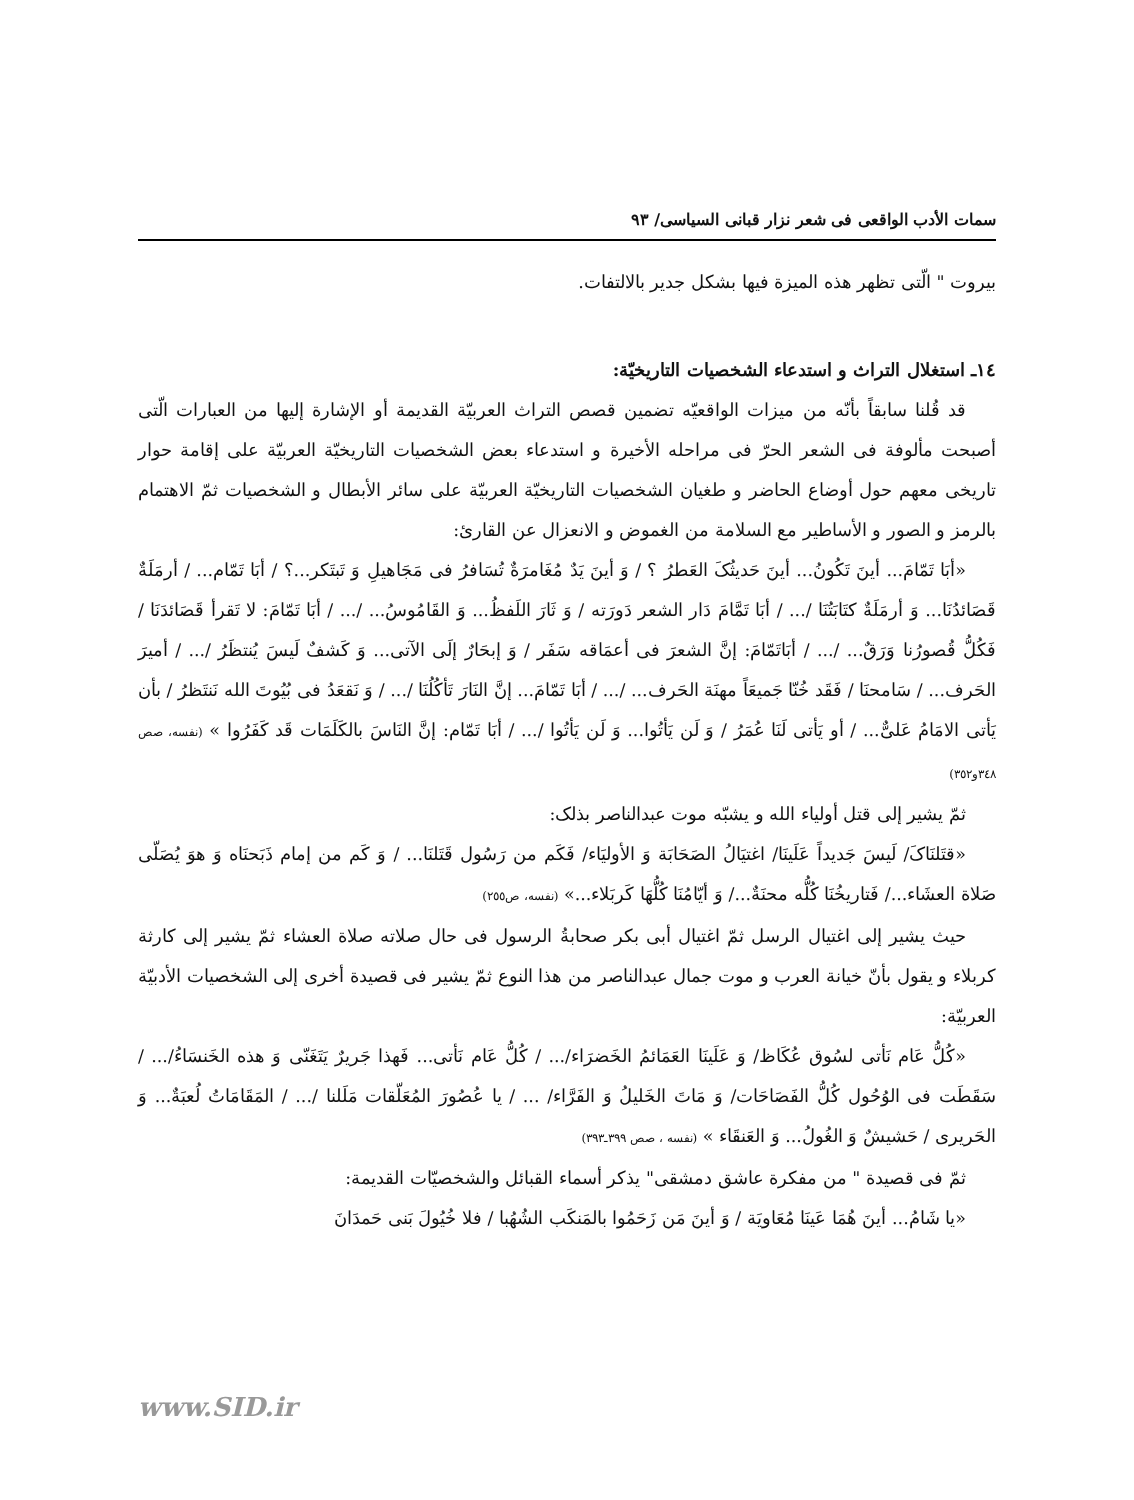سمات الأدب الواقعی فی شعر نزار قبانی السیاسی/ ٩٣
بیروت " الّتی تظهر هذه المیزة فیها بشکل جدیر بالالتفات.
١٤ـ استغلال التراث و استدعاء الشخصیات التاریخیّة:
قد قُلنا سابقاً بأنّه من میزات الواقعیّه تضمین قصص التراث العربیّة القدیمة أو الإشارة إلیها من العبارات الّتی أصبحت مألوفة فی الشعر الحرّ فی مراحله الأخیرة و استدعاء بعض الشخصیات التاریخیّة العربیّة علی إقامة حوار تاریخی معهم حول أوضاع الحاضر و طغیان الشخصیات التاریخیّة العربیّة علی سائر الأبطال و الشخصیات ثمّ الاهتمام بالرمز و الصور و الأساطیر مع السلامة من الغموض و الانعزال عن القارئ:
«أبَا تَمّامَ... أینَ تَکُونُ... أینَ حَدیثُکَ العَطرُ ؟ / وَ أینَ یَدٌ مُغَامرَةٌ تُسَافرُ فی مَجَاهیلِ وَ تَبتَکر...؟ / أبَا تَمّام... / أرمَلَةٌ قَصَائدُنَا... وَ أرمَلَةٌ کتَابَتُنَا /... / أبَا تَمَّامَ دَار الشعر دَورَته / وَ ثَارَ اللَفظُ... وَ القَامُوسُ... /... / أبَا تَمّامَ: لا تَقرأ قَصَائدَنَا / فَکُلُّ قُصورُنا وَرَقٌ... /... / أبَاتَمّامَ: إنَّ الشعرَ فی أعمَاقه سَفَر / وَ إبحَارٌ إلَی الآتی... وَ کَشفٌ لَیسَ یُنتظَرُ /... / أمیرَ الحَرف... / سَامحنَا / فَقَد خُنّا جَمیعَاً مهنَة الحَرف... /... / أبَا تَمّامَ... إنَّ النَارَ تَأکُلُنَا /... / وَ نَقعَدُ فی بُیُوتَ الله نَنتَظرُ / بأن یَأتی الامَامُ عَلیٌّ... / أو یَأتی لَنَا عُمَرُ / وَ لَن یَأتُوا... وَ لَن یَأتُوا /... / أبَا تَمّام: إنَّ النَاسَ بالکَلَمَات قَد کَفَرُوا » (نفسه، صص ٣٤٨و٣٥٢)
ثمّ یشیر إلی قتل أولیاء الله و یشبّه موت عبدالناصر بذلک:
«قتَلنَاکَ/ لَیسَ جَدیداً عَلَینَا/ اغتیَالُ الصَحَابَة وَ الأولیَاء/ فَکَم من رَسُول قَتَلنَا... / وَ کَم من إمام ذَبَحنَاه وَ هوَ یُصَلّی صَلاة العشَاء.../ فَتاریخُنَا کُلُّه محنَةٌ.../ وَ أیّامُنَا کُلُّهَا کَربَلاء...» (نفسه، ص٢٥٥)
حیث یشیر إلی اغتیال الرسل ثمّ اغتیال أبی بکر صحابةُ الرسول فی حال صلاته صلاة العشاء ثمّ یشیر إلی کارثة کربلاء و یقول بأنّ خیانة العرب و موت جمال عبدالناصر من هذا النوع ثمّ یشیر فی قصیدة أخری إلی الشخصیات الأدبیّة العربیّة:
«کُلُّ عَام نَأتی لسُوق عُکَاظ/ وَ عَلَینَا العَمَائمُ الخَضرَاء/... / کُلُّ عَام نَأتی... فَهذا جَریرٌ یَتَغَنّی وَ هذه الخَنسَاءُ/... / سَقَطَت فی الوُحُول کُلُّ الفَصَاحَات/ وَ مَاتَ الخَلیلُ وَ الفَرَّاء/ ... / یا عُصُورَ المُعَلّقات مَلَلنا /... / المَقَامَاتُ لُعبَةٌ... وَ الحَریری / حَشیشٌ وَ الغُولُ... وَ العَنقَاء » (نفسه ، صص ٣٩٩ـ٣٩٣)
ثمّ فی قصیدة " من مفکرة عاشق دمشقی" یذکر أسماء القبائل والشخصیّات القدیمة:
«یا شَامُ... أینَ هُمَا عَینَا مُعَاویَة / وَ أینَ مَن زَحَمُوا بالمَنکَب الشُهُبا / فلا خُیُولَ بَنی حَمدَانَ
www.SID.ir